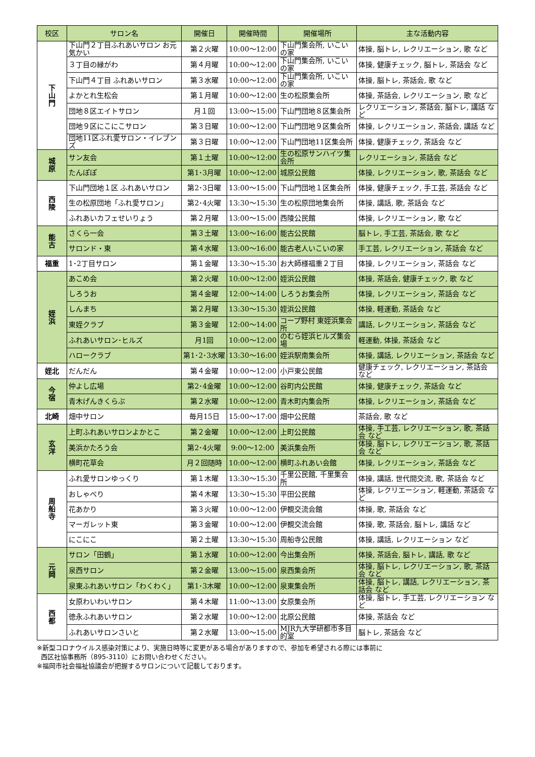| 校区 | サロン名 | 開催日 | 開催時間 | 開催場所 | 主な活動内容 |
| --- | --- | --- | --- | --- | --- |
| 下 山 門 | 下山門２丁目ふれあいサロン お元気かい | 第２火曜 | 10:00～12:00 | 下山門集会所, いこいの家 | 体操, 脳トレ, レクリエーション, 歌 など |
| | ３丁目の縁がわ | 第４月曜 | 10:00～12:00 | 下山門集会所, いこいの家 | 体操, 健康チェック, 脳トレ, 茶話会 など |
| | 下山門４丁目 ふれあいサロン | 第３水曜 | 10:00～12:00 | 下山門集会所, いこいの家 | 体操, 脳トレ, 茶話会, 歌 など |
| | よかとれ生松会 | 第１月曜 | 10:00～12:00 | 生の松原集会所 | 体操, 茶話会, レクリエーション, 歌 など |
| | 団地８区エイトサロン | 月１回 | 13:00～15:00 | 下山門団地８区集会所 | レクリエーション, 茶話会, 脳トレ, 講話 など |
| | 団地９区にこにこサロン | 第３日曜 | 10:00～12:00 | 下山門団地９区集会所 | 体操, レクリエーション, 茶話会, 講話 など |
| | 団地11区ふれ愛サロン・イレブンズ | 第３日曜 | 10:00～12:00 | 下山門団地11区集会所 | 体操, 健康チェック, 茶話会 など |
| 城 原 | サン友会 | 第１土曜 | 10:00～12:00 | 生の松原サンハイツ集会所 | レクリエーション, 茶話会 など |
| | たんぽぽ | 第1･3月曜 | 10:00～12:00 | 城原公民館 | 体操, レクリエーション, 歌, 茶話会 など |
| 西 陵 | 下山門団地１区 ふれあいサロン | 第2･3日曜 | 13:00～15:00 | 下山門団地１区集会所 | 体操, 健康チェック, 手工芸, 茶話会 など |
| | 生の松原団地「ふれ愛サロン」 | 第2･4火曜 | 13:30～15:30 | 生の松原団地集会所 | 体操, 講話, 歌, 茶話会 など |
| | ふれあいカフェせいりょう | 第２月曜 | 13:00～15:00 | 西陵公民館 | 体操, レクリエーション, 歌 など |
| 能 古 | さくら一会 | 第３土曜 | 13:00～16:00 | 能古公民館 | 脳トレ, 手工芸, 茶話会, 歌 など |
| | サロンド・東 | 第４水曜 | 13:00～16:00 | 能古老人いこいの家 | 手工芸, レクリエーション, 茶話会 など |
| 福重 | 1･2丁目サロン | 第１金曜 | 13:30～15:30 | お大師様福重２丁目 | 体操, レクリエーション, 茶話会 など |
| 姪 浜 | あこめ会 | 第２火曜 | 10:00～12:00 | 姪浜公民館 | 体操, 茶話会, 健康チェック, 歌 など |
| | しろうお | 第４金曜 | 12:00～14:00 | しろうお集会所 | 体操, レクリエーション, 茶話会 など |
| | しんまち | 第２月曜 | 13:30～15:30 | 姪浜公民館 | 体操, 軽運動, 茶話会 など |
| | 東姪クラブ | 第３金曜 | 12:00～14:00 | コープ野村 東姪浜集会所 | 講話, レクリエーション, 茶話会 など |
| | ふれあいサロン･ヒルズ | 月1回 | 10:00～12:00 | のむら姪浜ヒルズ集会場 | 軽運動, 体操, 茶話会 など |
| | ハロークラブ | 第1･2･3水曜 | 13:30～16:00 | 姪浜駅南集会所 | 体操, 講話, レクリエーション, 茶話会 など |
| 姪北 | だんだん | 第４金曜 | 10:00～12:00 | 小戸東公民館 | 健康チェック, レクリエーション, 茶話会 など |
| 今 宿 | 仲よし広場 | 第2･4金曜 | 10:00～12:00 | 谷町内公民館 | 体操, 健康チェック, 茶話会 など |
| | 青木げんきくらぶ | 第２水曜 | 10:00～12:00 | 青木町内集会所 | 体操, レクリエーション, 茶話会 など |
| 北崎 | 畑中サロン | 毎月15日 | 15:00～17:00 | 畑中公民館 | 茶話会, 歌 など |
| 玄 洋 | 上町ふれあいサロンよかとこ | 第２金曜 | 10:00～12:00 | 上町公民館 | 体操, 手工芸, レクリエーション, 歌, 茶話会 など |
| | 美浜かたろう会 | 第2･4火曜 | 9:00～12:00 | 美浜集会所 | 体操, 脳トレ, レクリエーション, 歌, 茶話会 など |
| | 横町花草会 | 月２回随時 | 10:00～12:00 | 横町ふれあい会館 | 体操, レクリエーション, 茶話会 など |
| 周 船 寺 | ふれ愛サロンゆっくり | 第１木曜 | 13:30～15:30 | 千里公民館, 千里集会所 | 体操, 講話, 世代間交流, 歌, 茶話会 など |
| | おしゃべり | 第４木曜 | 13:30～15:30 | 平田公民館 | 体操, レクリエーション, 軽運動, 茶話会 など |
| | 花あかり | 第３火曜 | 10:00～12:00 | 伊覩交流会館 | 体操, 歌, 茶話会 など |
| | マーガレット東 | 第３金曜 | 10:00～12:00 | 伊覩交流会館 | 体操, 歌, 茶話会, 脳トレ, 講話 など |
| | にこにこ | 第２土曜 | 13:30～15:30 | 周船寺公民館 | 体操, 講話, レクリエーション など |
| 元 岡 | サロン「田鶴」 | 第１水曜 | 10:00～12:00 | 今出集会所 | 体操, 茶話会, 脳トレ, 講話, 歌 など |
| | 泉西サロン | 第２金曜 | 13:00～15:00 | 泉西集会所 | 体操, 脳トレ, レクリエーション, 歌, 茶話会 など |
| | 泉東ふれあいサロン「わくわく」 | 第1･3木曜 | 10:00～12:00 | 泉東集会所 | 体操, 脳トレ, 講話, レクリエーション, 茶話会 など |
| 西 都 | 女原わいわいサロン | 第４木曜 | 11:00～13:00 | 女原集会所 | 体操, 脳トレ, 手工芸, レクリエーション など |
| | 徳永ふれあいサロン | 第２水曜 | 10:00～12:00 | 北原公民館 | 体操, 茶話会 など |
| | ふれあいサロンさいと | 第２水曜 | 13:00～15:00 | MJR九大学研都市多目的室 | 脳トレ, 茶話会 など |
※新型コロナウイルス感染対策により、実施日時等に変更がある場合がありますので、参加を希望される際には事前に
西区社協事務所（895-3110）にお問い合わせください。
※福岡市社会福祉協議会が把握するサロンについて記載しております。